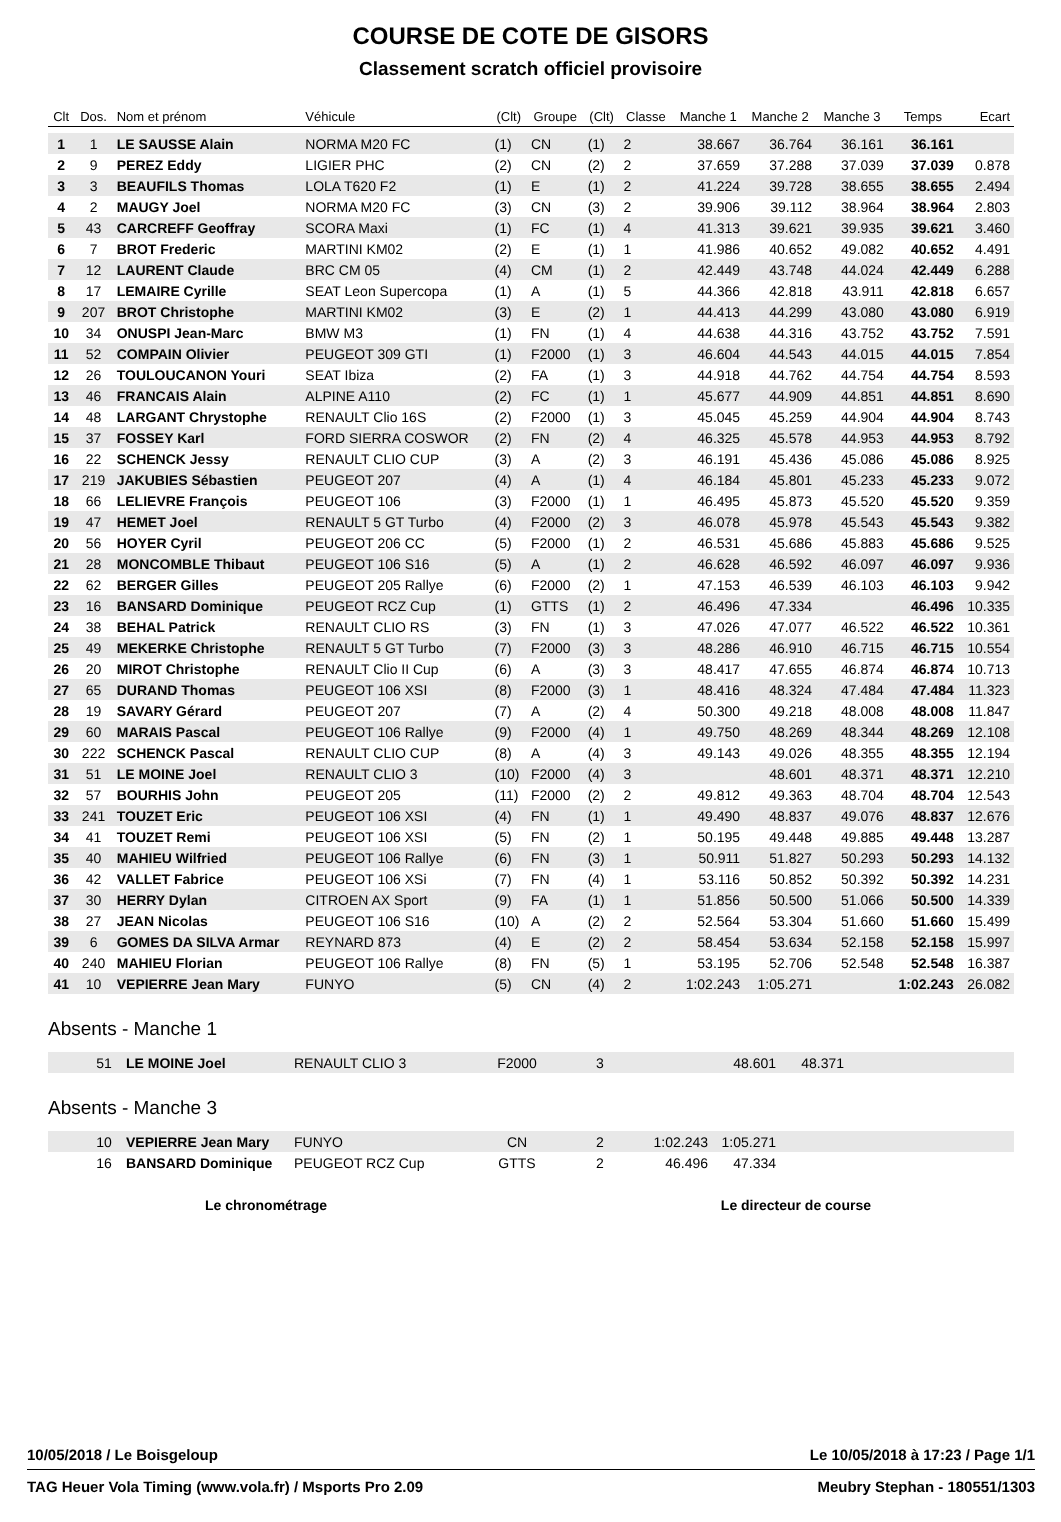COURSE DE COTE DE GISORS
Classement scratch officiel provisoire
| Clt | Dos. | Nom et prénom | Véhicule | (Clt) | Groupe | (Clt) | Classe | Manche 1 | Manche 2 | Manche 3 | Temps | Ecart |
| --- | --- | --- | --- | --- | --- | --- | --- | --- | --- | --- | --- | --- |
| 1 | 1 | LE SAUSSE Alain | NORMA M20 FC | (1) | CN | (1) | 2 | 38.667 | 36.764 | 36.161 | 36.161 | |
| 2 | 9 | PEREZ Eddy | LIGIER PHC | (2) | CN | (2) | 2 | 37.659 | 37.288 | 37.039 | 37.039 | 0.878 |
| 3 | 3 | BEAUFILS Thomas | LOLA T620 F2 | (1) | E | (1) | 2 | 41.224 | 39.728 | 38.655 | 38.655 | 2.494 |
| 4 | 2 | MAUGY Joel | NORMA M20 FC | (3) | CN | (3) | 2 | 39.906 | 39.112 | 38.964 | 38.964 | 2.803 |
| 5 | 43 | CARCREFF Geoffray | SCORA Maxi | (1) | FC | (1) | 4 | 41.313 | 39.621 | 39.935 | 39.621 | 3.460 |
| 6 | 7 | BROT Frederic | MARTINI KM02 | (2) | E | (1) | 1 | 41.986 | 40.652 | 49.082 | 40.652 | 4.491 |
| 7 | 12 | LAURENT Claude | BRC CM 05 | (4) | CM | (1) | 2 | 42.449 | 43.748 | 44.024 | 42.449 | 6.288 |
| 8 | 17 | LEMAIRE Cyrille | SEAT Leon Supercopa | (1) | A | (1) | 5 | 44.366 | 42.818 | 43.911 | 42.818 | 6.657 |
| 9 | 207 | BROT Christophe | MARTINI KM02 | (3) | E | (2) | 1 | 44.413 | 44.299 | 43.080 | 43.080 | 6.919 |
| 10 | 34 | ONUSPI Jean-Marc | BMW M3 | (1) | FN | (1) | 4 | 44.638 | 44.316 | 43.752 | 43.752 | 7.591 |
| 11 | 52 | COMPAIN Olivier | PEUGEOT 309 GTI | (1) | F2000 | (1) | 3 | 46.604 | 44.543 | 44.015 | 44.015 | 7.854 |
| 12 | 26 | TOULOUCANON Youri | SEAT Ibiza | (2) | FA | (1) | 3 | 44.918 | 44.762 | 44.754 | 44.754 | 8.593 |
| 13 | 46 | FRANCAIS Alain | ALPINE A110 | (2) | FC | (1) | 1 | 45.677 | 44.909 | 44.851 | 44.851 | 8.690 |
| 14 | 48 | LARGANT Chrystophe | RENAULT Clio 16S | (2) | F2000 | (1) | 3 | 45.045 | 45.259 | 44.904 | 44.904 | 8.743 |
| 15 | 37 | FOSSEY Karl | FORD SIERRA COSWOR | (2) | FN | (2) | 4 | 46.325 | 45.578 | 44.953 | 44.953 | 8.792 |
| 16 | 22 | SCHENCK Jessy | RENAULT CLIO CUP | (3) | A | (2) | 3 | 46.191 | 45.436 | 45.086 | 45.086 | 8.925 |
| 17 | 219 | JAKUBIES Sébastien | PEUGEOT 207 | (4) | A | (1) | 4 | 46.184 | 45.801 | 45.233 | 45.233 | 9.072 |
| 18 | 66 | LELIEVRE François | PEUGEOT 106 | (3) | F2000 | (1) | 1 | 46.495 | 45.873 | 45.520 | 45.520 | 9.359 |
| 19 | 47 | HEMET Joel | RENAULT 5 GT Turbo | (4) | F2000 | (2) | 3 | 46.078 | 45.978 | 45.543 | 45.543 | 9.382 |
| 20 | 56 | HOYER Cyril | PEUGEOT 206 CC | (5) | F2000 | (1) | 2 | 46.531 | 45.686 | 45.883 | 45.686 | 9.525 |
| 21 | 28 | MONCOMBLE Thibaut | PEUGEOT 106 S16 | (5) | A | (1) | 2 | 46.628 | 46.592 | 46.097 | 46.097 | 9.936 |
| 22 | 62 | BERGER Gilles | PEUGEOT 205 Rallye | (6) | F2000 | (2) | 1 | 47.153 | 46.539 | 46.103 | 46.103 | 9.942 |
| 23 | 16 | BANSARD Dominique | PEUGEOT RCZ Cup | (1) | GTTS | (1) | 2 | 46.496 | 47.334 | | 46.496 | 10.335 |
| 24 | 38 | BEHAL Patrick | RENAULT CLIO RS | (3) | FN | (1) | 3 | 47.026 | 47.077 | 46.522 | 46.522 | 10.361 |
| 25 | 49 | MEKERKE Christophe | RENAULT 5 GT Turbo | (7) | F2000 | (3) | 3 | 48.286 | 46.910 | 46.715 | 46.715 | 10.554 |
| 26 | 20 | MIROT Christophe | RENAULT Clio II Cup | (6) | A | (3) | 3 | 48.417 | 47.655 | 46.874 | 46.874 | 10.713 |
| 27 | 65 | DURAND Thomas | PEUGEOT 106 XSI | (8) | F2000 | (3) | 1 | 48.416 | 48.324 | 47.484 | 47.484 | 11.323 |
| 28 | 19 | SAVARY Gérard | PEUGEOT 207 | (7) | A | (2) | 4 | 50.300 | 49.218 | 48.008 | 48.008 | 11.847 |
| 29 | 60 | MARAIS Pascal | PEUGEOT 106 Rallye | (9) | F2000 | (4) | 1 | 49.750 | 48.269 | 48.344 | 48.269 | 12.108 |
| 30 | 222 | SCHENCK Pascal | RENAULT CLIO CUP | (8) | A | (4) | 3 | 49.143 | 49.026 | 48.355 | 48.355 | 12.194 |
| 31 | 51 | LE MOINE Joel | RENAULT CLIO 3 | (10) | F2000 | (4) | 3 | | 48.601 | 48.371 | 48.371 | 12.210 |
| 32 | 57 | BOURHIS John | PEUGEOT 205 | (11) | F2000 | (2) | 2 | 49.812 | 49.363 | 48.704 | 48.704 | 12.543 |
| 33 | 241 | TOUZET Eric | PEUGEOT 106 XSI | (4) | FN | (1) | 1 | 49.490 | 48.837 | 49.076 | 48.837 | 12.676 |
| 34 | 41 | TOUZET Remi | PEUGEOT 106 XSI | (5) | FN | (2) | 1 | 50.195 | 49.448 | 49.885 | 49.448 | 13.287 |
| 35 | 40 | MAHIEU Wilfried | PEUGEOT 106 Rallye | (6) | FN | (3) | 1 | 50.911 | 51.827 | 50.293 | 50.293 | 14.132 |
| 36 | 42 | VALLET Fabrice | PEUGEOT 106 XSi | (7) | FN | (4) | 1 | 53.116 | 50.852 | 50.392 | 50.392 | 14.231 |
| 37 | 30 | HERRY Dylan | CITROEN AX Sport | (9) | FA | (1) | 1 | 51.856 | 50.500 | 51.066 | 50.500 | 14.339 |
| 38 | 27 | JEAN Nicolas | PEUGEOT 106 S16 | (10) | A | (2) | 2 | 52.564 | 53.304 | 51.660 | 51.660 | 15.499 |
| 39 | 6 | GOMES DA SILVA Armar | REYNARD 873 | (4) | E | (2) | 2 | 58.454 | 53.634 | 52.158 | 52.158 | 15.997 |
| 40 | 240 | MAHIEU Florian | PEUGEOT 106 Rallye | (8) | FN | (5) | 1 | 53.195 | 52.706 | 52.548 | 52.548 | 16.387 |
| 41 | 10 | VEPIERRE Jean Mary | FUNYO | (5) | CN | (4) | 2 | 1:02.243 | 1:05.271 | | 1:02.243 | 26.082 |
Absents - Manche 1
| | 51 | LE MOINE Joel | RENAULT CLIO 3 | F2000 | 3 | | 48.601 | 48.371 | |
Absents - Manche 3
| | 10 | VEPIERRE Jean Mary | FUNYO | CN | 2 | 1:02.243 | 1:05.271 | | |
| | 16 | BANSARD Dominique | PEUGEOT RCZ Cup | GTTS | 2 | 46.496 | 47.334 | | |
Le chronométrage Le directeur de course
10/05/2018 / Le Boisgeloup Le 10/05/2018 à 17:23 / Page 1/1
TAG Heuer Vola Timing (www.vola.fr) / Msports Pro 2.09 Meubry Stephan - 180551/1303